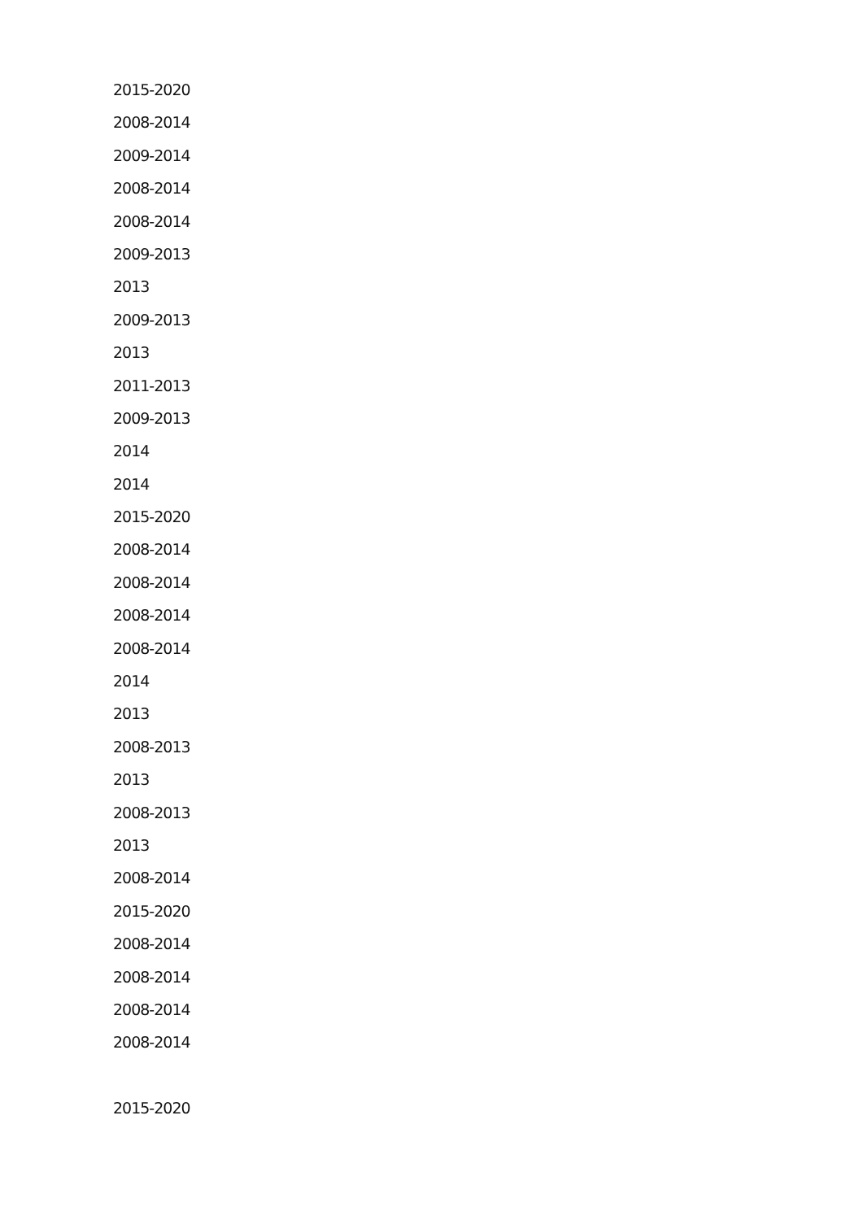2015-2020
2008-2014
2009-2014
2008-2014
2008-2014
2009-2013
2013
2009-2013
2013
2011-2013
2009-2013
2014
2014
2015-2020
2008-2014
2008-2014
2008-2014
2008-2014
2014
2013
2008-2013
2013
2008-2013
2013
2008-2014
2015-2020
2008-2014
2008-2014
2008-2014
2008-2014
2015-2020